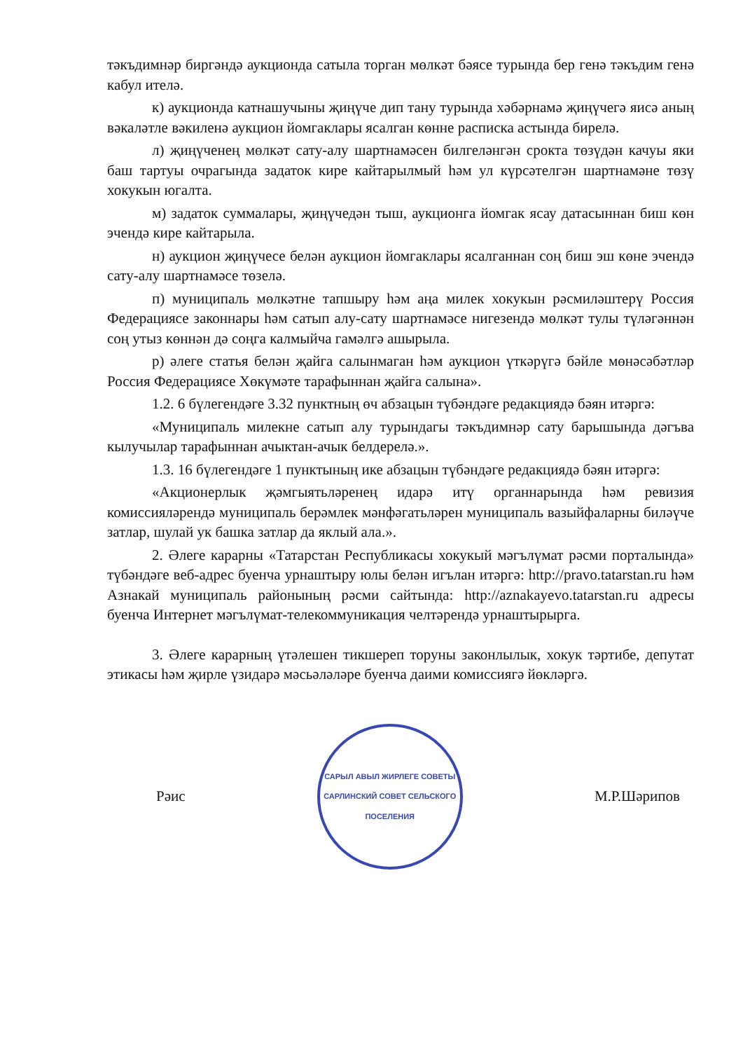тәкъдимнәр биргәндә аукционда сатыла торган мөлкәт бәясе турында бер генә тәкъдим генә кабул ителә.
к) аукционда катнашучыны җиңүче дип тану турында хәбәрнамә җиңүчегә яисә аның вәкаләтле вәкиленә аукцион йомгаклары ясалган көнне расписка астында бирелә.
л) җиңүченең мөлкәт сату-алу шартнамәсен билгеләнгән срокта төзүдән качуы яки баш тартуы очрагында задаток кире кайтарылмый һәм ул күрсәтелгән шартнамәне төзү хокукын югалта.
м) задаток суммалары, җиңүчедән тыш, аукционга йомгак ясау датасыннан биш көн эчендә кире кайтарыла.
н) аукцион җиңүчесе белән аукцион йомгаклары ясалганнан соң биш эш көне эчендә сату-алу шартнамәсе төзелә.
п) муниципаль мөлкәтне тапшыру һәм аңа милек хокукын рәсмиләштерү Россия Федерациясе законнары һәм сатып алу-сату шартнамәсе нигезендә мөлкәт тулы түләгәннән соң утыз көннән дә соңга калмыйча гамәлгә ашырыла.
р) әлеге статья белән җайга салынмаган һәм аукцион үткәрүгә бәйле мөнәсәбәтләр Россия Федерациясе Хөкүмәте тарафыннан җайга салына».
1.2. 6 бүлегендәге 3.32 пунктның өч абзацын түбәндәге редакциядә бәян итәргә:
«Муниципаль милекне сатып алу турындагы тәкъдимнәр сату барышында дәгъва кылучылар тарафыннан ачыктан-ачык белдерелә.».
1.3. 16 бүлегендәге 1 пунктының ике абзацын түбәндәге редакциядә бәян итәргә:
«Акционерлык җәмгыятьләренең идарә итү органнарында һәм ревизия комиссияләрендә муниципаль берәмлек мәнфәгатьләрен муниципаль вазыйфаларны биләүче затлар, шулай ук башка затлар да яклый ала.».
2. Әлеге карарны «Татарстан Республикасы хокукый мәгълүмат рәсми порталында» түбәндәге веб-адрес буенча урнаштыру юлы белән игълан итәргә: http://pravo.tatarstan.ru һәм Азнакай муниципаль районының рәсми сайтында: http://aznakayevo.tatarstan.ru адресы буенча Интернет мәгълүмат-телекоммуникация челтәрендә урнаштырырга.
3. Әлеге карарның үтәлешен тикшереп торуны законлылык, хокук тәртибе, депутат этикасы һәм җирле үзидарә мәсьәләләре буенча даими комиссиягә йөкләргә.
Рәис
САРЫЛ АВЫЛ ЖИРЛЕГЕ СОВЕТЫ
САРЛИНСКИЙ СОВЕТ СЕЛЬСКОГО ПОСЕЛЕНИЯ
М.Р.Шәрипов